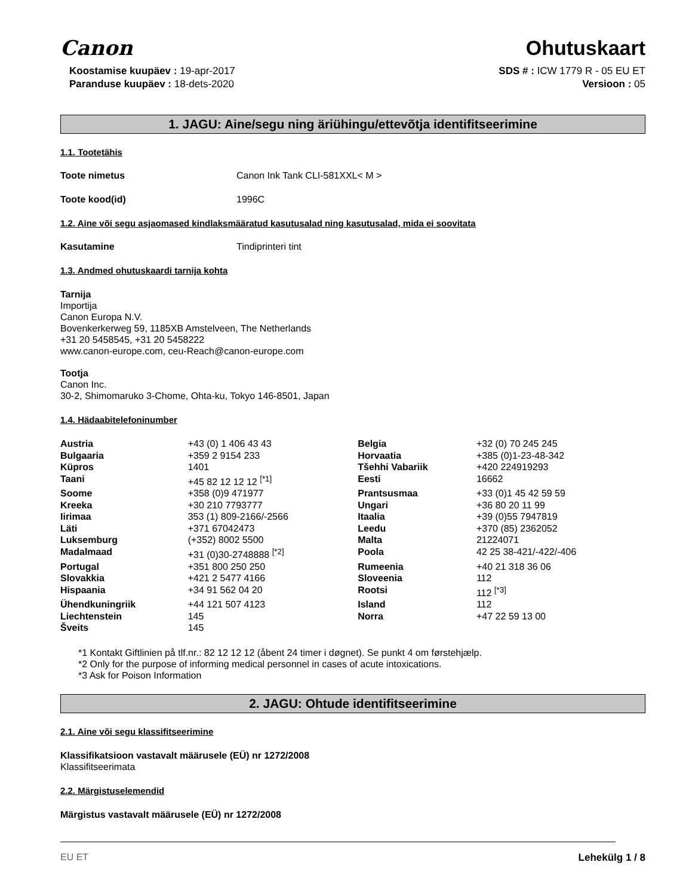Canon
Ohutuskaart
Koostamise kuupäev : 19-apr-2017
Paranduse kuupäev : 18-dets-2020
SDS # : ICW 1779 R - 05 EU ET
Versioon : 05
1. JAGU: Aine/segu ning äriühingu/ettevõtja identifitseerimine
1.1. Tootetähis
Toote nimetus Canon Ink Tank CLI-581XXL< M >
Toote kood(id) 1996C
1.2. Aine või segu asjaomased kindlaksmääratud kasutusalad ning kasutusalad, mida ei soovitata
Kasutamine Tindiprinteri tint
1.3. Andmed ohutuskaardi tarnija kohta
Tarnija
Importija
Canon Europa N.V.
Bovenkerkerweg 59, 1185XB Amstelveen, The Netherlands
+31 20 5458545, +31 20 5458222
www.canon-europe.com, ceu-Reach@canon-europe.com
Tootja
Canon Inc.
30-2, Shimomaruko 3-Chome, Ohta-ku, Tokyo 146-8501, Japan
1.4. Hädaabitelefoninumber
| Austria | +43 (0) 1 406 43 43 | Belgia | +32 (0) 70 245 245 |
| Bulgaaria | +359 2 9154 233 | Horvaatia | +385 (0)1-23-48-342 |
| Küpros | 1401 | Tšehhi Vabariik | +420 224919293 |
| Taani | +45 82 12 12 12 <sup>[*1]</sup> | Eesti | 16662 |
| Soome | +358 (0)9 471977 | Prantsusmaa | +33 (0)1 45 42 59 59 |
| Kreeka | +30 210 7793777 | Ungari | +36 80 20 11 99 |
| Iirimaa | 353 (1) 809-2166/-2566 | Itaalia | +39 (0)55 7947819 |
| Läti | +371 67042473 | Leedu | +370 (85) 2362052 |
| Luksemburg | (+352) 8002 5500 | Malta | 21224071 |
| Madalmaad | +31 (0)30-2748888 <sup>[*2]</sup> | Poola | 42 25 38-421/-422/-406 |
| Portugal | +351 800 250 250 | Rumeenia | +40 21 318 36 06 |
| Slovakkia | +421 2 5477 4166 | Sloveenia | 112 |
| Hispaania | +34 91 562 04 20 | Rootsi | 112 <sup>[*3]</sup> |
| Ühendkuningriik | +44 121 507 4123 | Island | 112 |
| Liechtenstein | 145 | Norra | +47 22 59 13 00 |
| Šveits | 145 | | |
*1 Kontakt Giftlinien på tlf.nr.: 82 12 12 12 (åbent 24 timer i døgnet). Se punkt 4 om førstehjælp.
*2 Only for the purpose of informing medical personnel in cases of acute intoxications.
*3 Ask for Poison Information
2. JAGU: Ohtude identifitseerimine
2.1. Aine või segu klassifitseerimine
Klassifikatsioon vastavalt määrusele (EÜ) nr 1272/2008
Klassifitseerimata
2.2. Märgistuselemendid
Märgistus vastavalt määrusele (EÜ) nr 1272/2008
EU ET Lehekülg 1 / 8